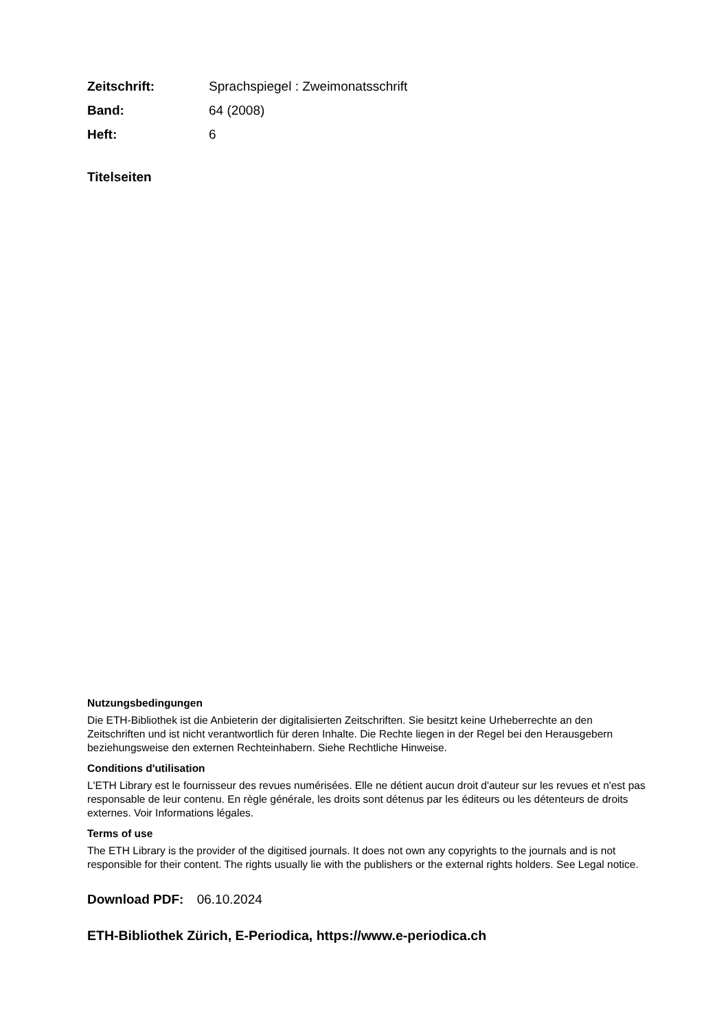Zeitschrift: Sprachspiegel : Zweimonatsschrift
Band: 64 (2008)
Heft: 6
Titelseiten
Nutzungsbedingungen
Die ETH-Bibliothek ist die Anbieterin der digitalisierten Zeitschriften. Sie besitzt keine Urheberrechte an den Zeitschriften und ist nicht verantwortlich für deren Inhalte. Die Rechte liegen in der Regel bei den Herausgebern beziehungsweise den externen Rechteinhabern. Siehe Rechtliche Hinweise.
Conditions d'utilisation
L'ETH Library est le fournisseur des revues numérisées. Elle ne détient aucun droit d'auteur sur les revues et n'est pas responsable de leur contenu. En règle générale, les droits sont détenus par les éditeurs ou les détenteurs de droits externes. Voir Informations légales.
Terms of use
The ETH Library is the provider of the digitised journals. It does not own any copyrights to the journals and is not responsible for their content. The rights usually lie with the publishers or the external rights holders. See Legal notice.
Download PDF: 06.10.2024
ETH-Bibliothek Zürich, E-Periodica, https://www.e-periodica.ch